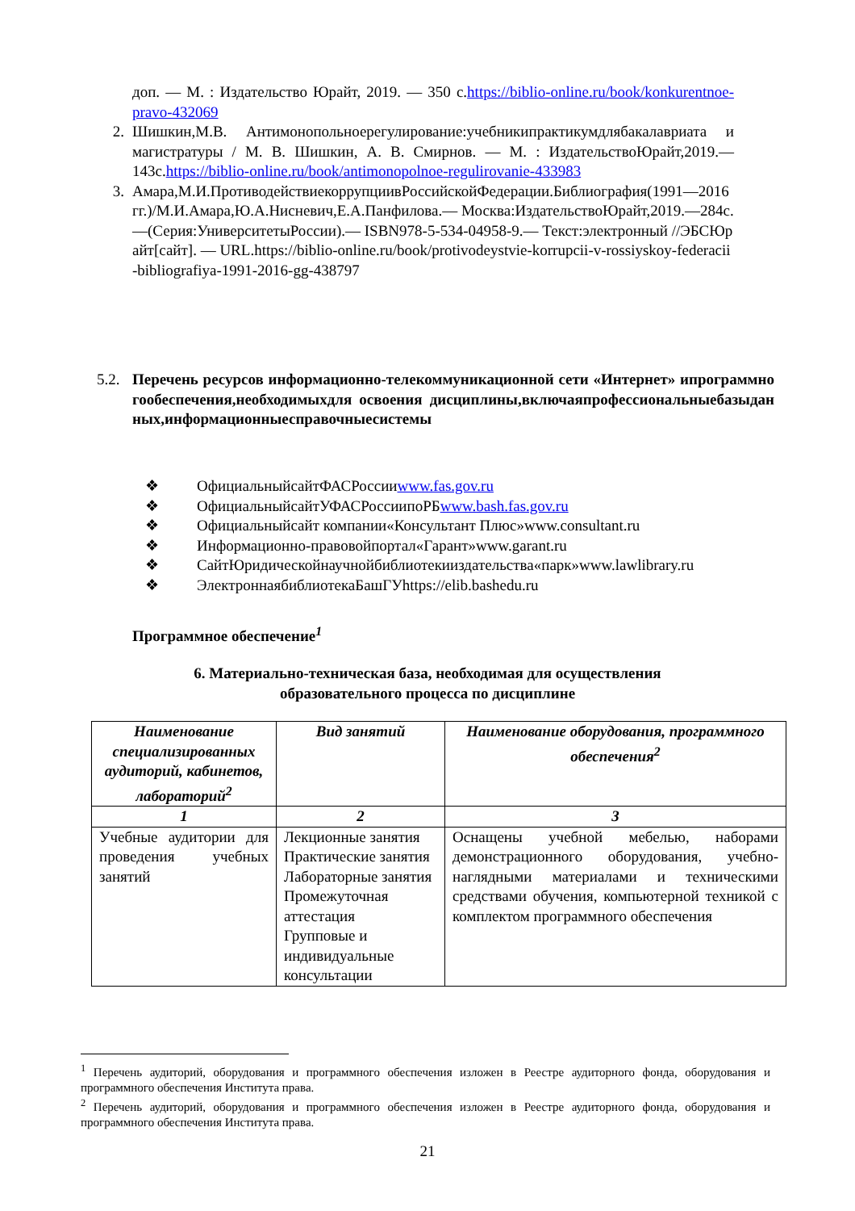доп. — М. : Издательство Юрайт, 2019. — 350 с.https://biblio-online.ru/book/konkurentnoe-pravo-432069
2. Шишкин,М.В. Антимонопольноерегулирование:учебникипрактикумдлябакалавриата и магистратуры / М. В. Шишкин, А. В. Смирнов. — М. : ИздательствоЮрайт,2019.—143с.https://biblio-online.ru/book/antimonopolnoe-regulirovanie-433983
3. Амара,М.И.ПротиводействиекоррупциивРоссийскойФедерации.Библиография(1991—2016гг.)/М.И.Амара,Ю.А.Нисневич,Е.А.Панфилова.— Москва:ИздательствоЮрайт,2019.—284с.—(Серия:УниверситетыРоссии).— ISBN978-5-534-04958-9.— Текст:электронный //ЭБСЮрайт[сайт]. — URL.https://biblio-online.ru/book/protivodeystvie-korrupcii-v-rossiyskoy-federacii-bibliografiya-1991-2016-gg-438797
5.2.
Перечень ресурсов информационно-телекоммуникационной сети «Интернет» ипрограммногообеспечения,необходимыхдля освоения дисциплины,включаяпрофессиональныебазыданных,информационныесправочныесистемы
❖ ОфициальныйсайтФАСРоссии www.fas.gov.ru
❖ ОфициальныйсайтУФАСРоссиипоРБ www.bash.fas.gov.ru
❖ Официальныйсайт компании«Консультант Плюс»www.consultant.ru
❖ Информационно-правовойпортал«Гарант»www.garant.ru
❖ СайтЮридическойнаучнойбиблиотекииздательства«парк»www.lawlibrary.ru
❖ ЭлектроннаябиблиотекаБашГУhttps://elib.bashedu.ru
Программное обеспечение<sup>1</sup>
6. Материально-техническая база, необходимая для осуществления
образовательного процесса по дисциплине
| Наименование специализированных аудиторий, кабинетов, лабораторий<sup>2</sup> | Вид занятий | Наименование оборудования, программного обеспечения<sup>2</sup> |
| --- | --- | --- |
| 1 | 2 | 3 |
| Учебные аудитории для проведения учебных занятий | Лекционные занятия Практические занятия Лабораторные занятия Промежуточная аттестация Групповые и индивидуальные консультации | Оснащены учебной мебелью, наборами демонстрационного оборудования, учебно-наглядными материалами и техническими средствами обучения, компьютерной техникой с комплектом программного обеспечения |
<sup>1</sup> Перечень аудиторий, оборудования и программного обеспечения изложен в Реестре аудиторного фонда, оборудования и программного обеспечения Института права.
<sup>2</sup> Перечень аудиторий, оборудования и программного обеспечения изложен в Реестре аудиторного фонда, оборудования и программного обеспечения Института права.
21